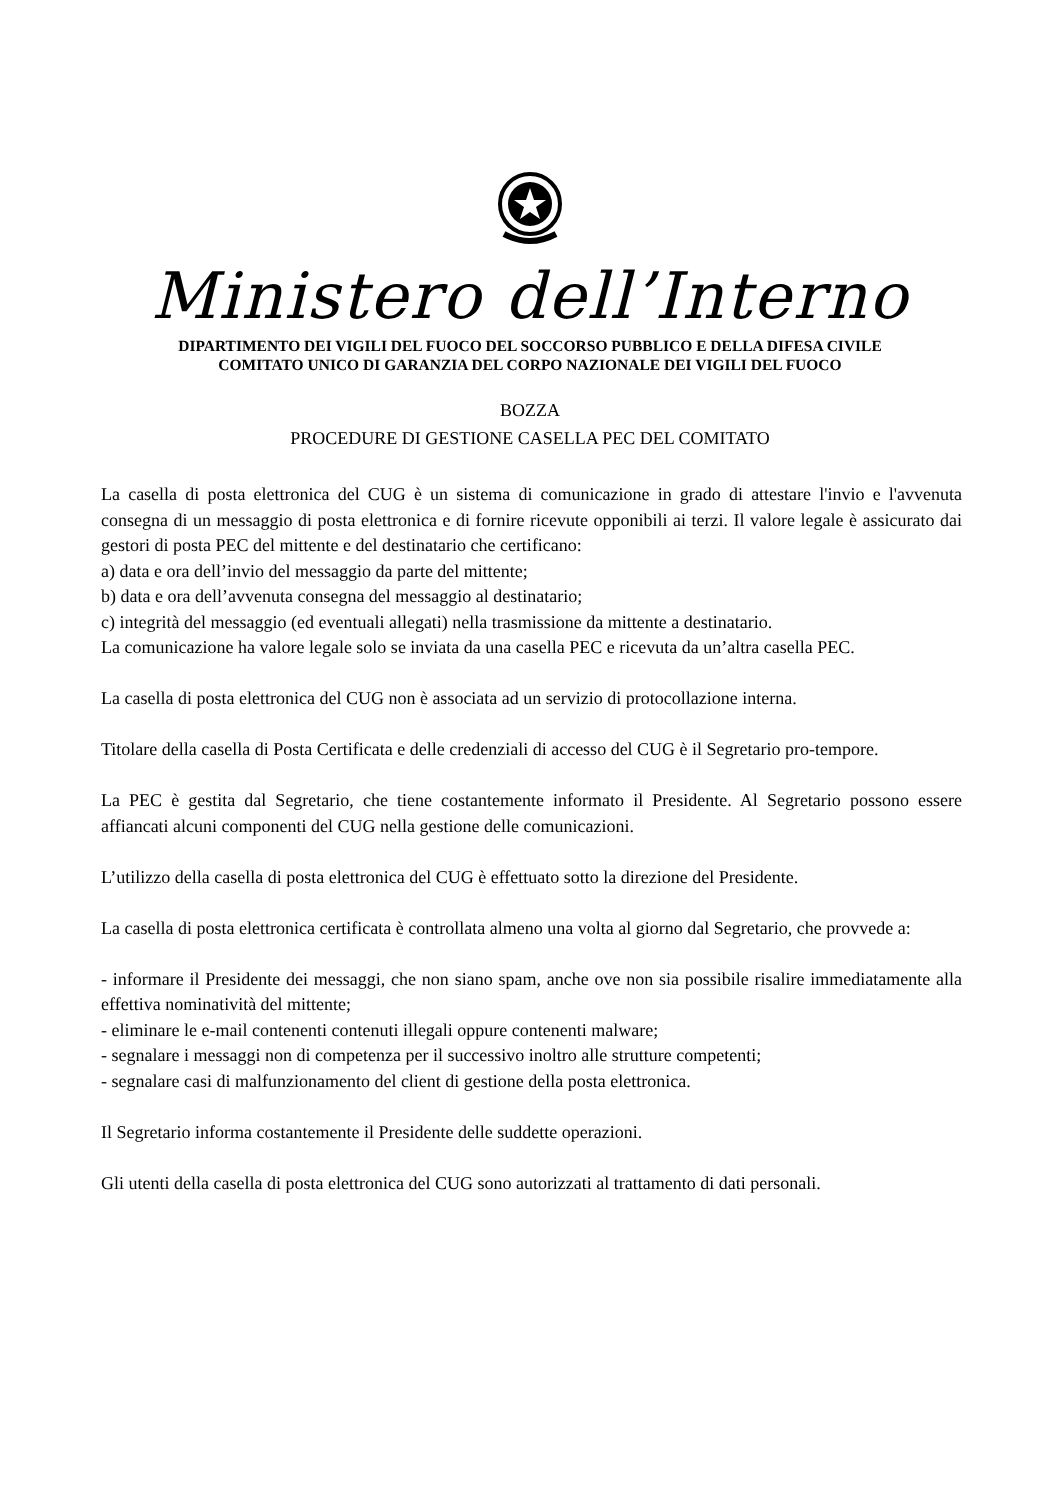Ministero dell’Interno
DIPARTIMENTO DEI VIGILI DEL FUOCO DEL SOCCORSO PUBBLICO E DELLA DIFESA CIVILE
COMITATO UNICO DI GARANZIA DEL CORPO NAZIONALE DEI VIGILI DEL FUOCO
BOZZA
PROCEDURE DI GESTIONE CASELLA PEC DEL COMITATO
La casella di posta elettronica del CUG è un sistema di comunicazione in grado di attestare l'invio e l'avvenuta consegna di un messaggio di posta elettronica e di fornire ricevute opponibili ai terzi. Il valore legale è assicurato dai gestori di posta PEC del mittente e del destinatario che certificano:
a) data e ora dell’invio del messaggio da parte del mittente;
b) data e ora dell’avvenuta consegna del messaggio al destinatario;
c) integrità del messaggio (ed eventuali allegati) nella trasmissione da mittente a destinatario.
La comunicazione ha valore legale solo se inviata da una casella PEC e ricevuta da un’altra casella PEC.
La casella di posta elettronica del CUG non è associata ad un servizio di protocollazione interna.
Titolare della casella di Posta Certificata e delle credenziali di accesso del CUG è il Segretario pro-tempore.
La PEC è gestita dal Segretario, che tiene costantemente informato il Presidente. Al Segretario possono essere affiancati alcuni componenti del CUG nella gestione delle comunicazioni.
L’utilizzo della casella di posta elettronica del CUG è effettuato sotto la direzione del Presidente.
La casella di posta elettronica certificata è controllata almeno una volta al giorno dal Segretario, che provvede a:
- informare il Presidente dei messaggi, che non siano spam, anche ove non sia possibile risalire immediatamente alla effettiva nominatività del mittente;
- eliminare le e-mail contenenti contenuti illegali oppure contenenti malware;
- segnalare i messaggi non di competenza per il successivo inoltro alle strutture competenti;
- segnalare casi di malfunzionamento del client di gestione della posta elettronica.
Il Segretario informa costantemente il Presidente delle suddette operazioni.
Gli utenti della casella di posta elettronica del CUG sono autorizzati al trattamento di dati personali.